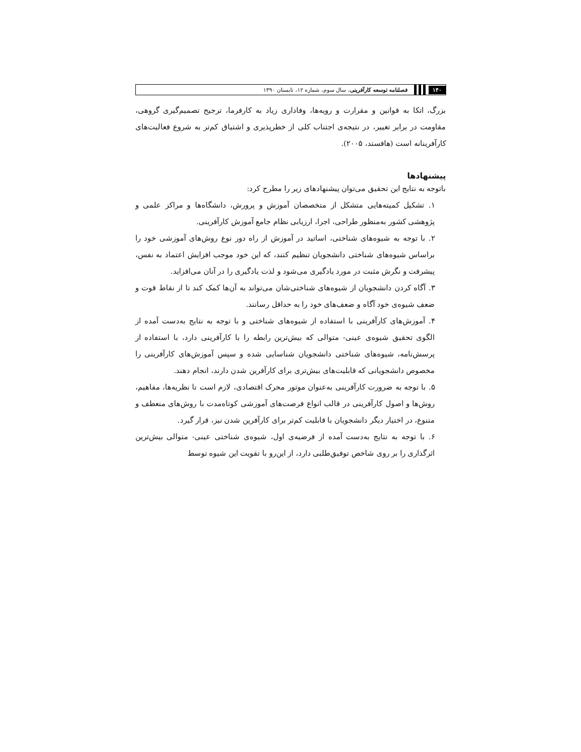۱۴۰ فصلنامه توسعه کارآفرینی، سال سوم، شماره ۱۲، تابستان ۱۳۹۰
بزرگ، اتکا به قوانین و مقرارت و رویه‌ها، وفاداری زیاد به کارفرما، ترجیح تصمیم‌گیری گروهی، مقاومت در برابر تغییر، در نتیجه‌ی اجتناب کلی از خطرپذیری و اشتیاق کم‌تر به شروع فعالیت‌های کارآفرینانه است (هافستد، ۲۰۰۵).
پیشنهادها
باتوجه به نتایج این تحقیق می‌توان پیشنهادهای زیر را مطرح کرد:
۱. تشکیل کمیته‌هایی متشکل از متخصصان آموزش و پرورش، دانشگاه‌ها و مراکز علمی و پژوهشی کشور به‌منظور طراحی، اجرا، ارزیابی نظام جامع آموزش کارآفرینی.
۲. با توجه به شیوه‌های شناختی، اساتید در آموزش از راه دور نوع روش‌های آموزشی خود را براساس شیوه‌های شناختی دانشجویان تنظیم کنند، که این خود موجب افزایش اعتماد به نفس، پیشرفت و نگرش مثبت در مورد یادگیری می‌شود و لذت یادگیری را در آنان می‌افزاید.
۳. آگاه کردن دانشجویان از شیوه‌های شناختی‌شان می‌تواند به آن‌ها کمک کند تا از نقاط قوت و ضعف شیوه‌ی خود آگاه و ضعف‌های خود را به حداقل رسانند.
۴. آموزش‌های کارآفرینی با استفاده از شیوه‌های شناختی و با توجه به نتایج به‌دست آمده از الگوی تحقیق شیوه‌ی عینی- متوالی که بیش‌ترین رابطه را با کارآفرینی دارد، با استفاده از پرسش‌نامه، شیوه‌های شناختی دانشجویان شناسایی شده و سپس آموزش‌های کارآفرینی را مخصوص دانشجویانی که قابلیت‌های بیش‌تری برای کارآفرین شدن دارند، انجام دهند.
۵. با توجه به ضرورت کارآفرینی به‌عنوان موتور محرک اقتصادی، لازم است تا نظریه‌ها، مفاهیم، روش‌ها و اصول کارآفرینی در قالب انواع فرصت‌های آموزشی کوتاه‌مدت با روش‌های منعطف و متنوع، در اختیار دیگر دانشجویان با قابلیت کم‌تر برای کارآفرین شدن نیز، قرار گیرد.
۶. با توجه به نتایج به‌دست آمده از فرضیه‌ی اول، شیوه‌ی شناختی عینی- متوالی بیش‌ترین اثرگذاری را بر روی شاخص توفیق‌طلبی دارد، از این‌رو با تقویت این شیوه توسط